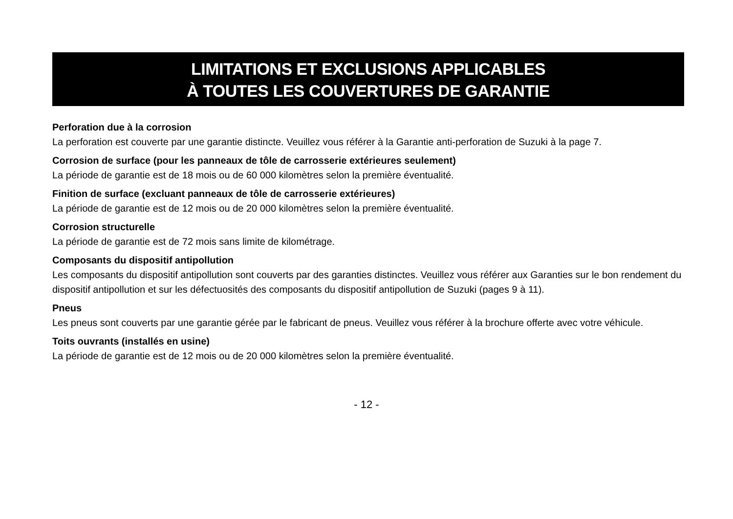LIMITATIONS ET EXCLUSIONS APPLICABLES
À TOUTES LES COUVERTURES DE GARANTIE
Perforation due à la corrosion
La perforation est couverte par une garantie distincte. Veuillez vous référer à la Garantie anti-perforation de Suzuki à la page 7.
Corrosion de surface (pour les panneaux de tôle de carrosserie extérieures seulement)
La période de garantie est de 18 mois ou de 60 000 kilomètres selon la première éventualité.
Finition de surface (excluant panneaux de tôle de carrosserie extérieures)
La période de garantie est de 12 mois ou de 20 000 kilomètres selon la première éventualité.
Corrosion structurelle
La période de garantie est de 72 mois sans limite de kilométrage.
Composants du dispositif antipollution
Les composants du dispositif antipollution sont couverts par des garanties distinctes. Veuillez vous référer aux Garanties sur le bon rendement du dispositif antipollution et sur les défectuosités des composants du dispositif antipollution de Suzuki (pages 9 à 11).
Pneus
Les pneus sont couverts par une garantie gérée par le fabricant de pneus. Veuillez vous référer à la brochure offerte avec votre véhicule.
Toits ouvrants (installés en usine)
La période de garantie est de 12 mois ou de 20 000 kilomètres selon la première éventualité.
- 12 -